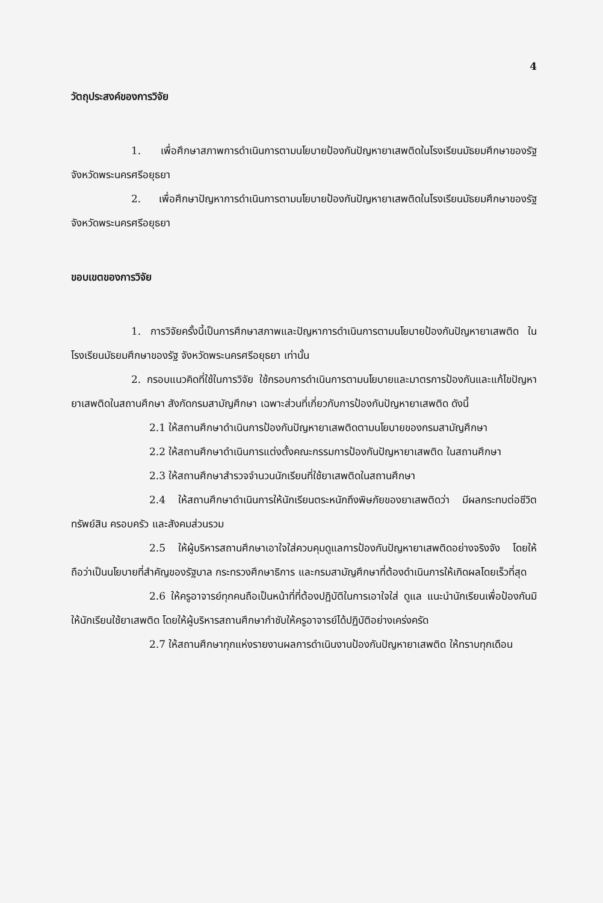4
วัตถุประสงค์ของการวิจัย
1. เพื่อศึกษาสภาพการดำเนินการตามนโยบายป้องกันปัญหายาเสพติดในโรงเรียนมัธยมศึกษาของรัฐ จังหวัดพระนครศรีอยุธยา
2. เพื่อศึกษาปัญหาการดำเนินการตามนโยบายป้องกันปัญหายาเสพติดในโรงเรียนมัธยมศึกษาของรัฐ จังหวัดพระนครศรีอยุธยา
ขอบเขตของการวิจัย
1. การวิจัยครั้งนี้เป็นการศึกษาสภาพและปัญหาการดำเนินการตามนโยบายป้องกันปัญหายาเสพติด ในโรงเรียนมัธยมศึกษาของรัฐ จังหวัดพระนครศรีอยุธยา เท่านั้น
2. กรอบแนวคิดที่ใช้ในการวิจัย ใช้กรอบการดำเนินการตามนโยบายและมาตรการป้องกันและแก้ไขปัญหายาเสพติดในสถานศึกษา สังกัดกรมสามัญศึกษา เฉพาะส่วนที่เกี่ยวกับการป้องกันปัญหายาเสพติด ดังนี้
2.1 ให้สถานศึกษาดำเนินการป้องกันปัญหายาเสพติดตามนโยบายของกรมสามัญศึกษา
2.2 ให้สถานศึกษาดำเนินการแต่งตั้งคณะกรรมการป้องกันปัญหายาเสพติด ในสถานศึกษา
2.3 ให้สถานศึกษาสำรวจจำนวนนักเรียนที่ใช้ยาเสพติดในสถานศึกษา
2.4 ให้สถานศึกษาดำเนินการให้นักเรียนตระหนักถึงพิษภัยของยาเสพติดว่า มีผลกระทบต่อชีวิต ทรัพย์สิน ครอบครัว และสังคมส่วนรวม
2.5 ให้ผู้บริหารสถานศึกษาเอาใจใส่ควบคุมดูแลการป้องกันปัญหายาเสพติดอย่างจริงจัง โดยให้ถือว่าเป็นนโยบายที่สำคัญของรัฐบาล กระทรวงศึกษาธิการ และกรมสามัญศึกษาที่ต้องดำเนินการให้เกิดผลโดยเร็วที่สุด
2.6 ให้ครูอาจารย์ทุกคนถือเป็นหน้าที่ที่ต้องปฏิบัติในการเอาใจใส่ ดูแล แนะนำนักเรียนเพื่อป้องกันมิให้นักเรียนใช้ยาเสพติด โดยให้ผู้บริหารสถานศึกษากำชับให้ครูอาจารย์ได้ปฏิบัติอย่างเคร่งครัด
2.7 ให้สถานศึกษาทุกแห่งรายงานผลการดำเนินงานป้องกันปัญหายาเสพติด ให้ทราบทุกเดือน